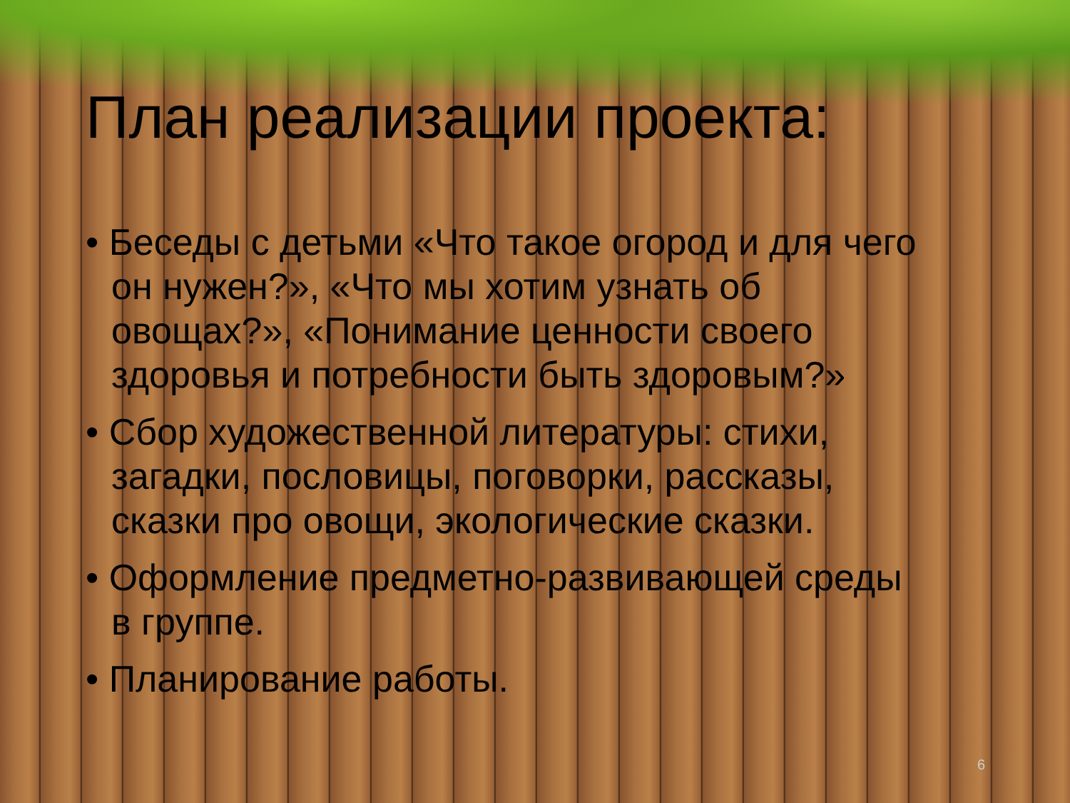План реализации проекта:
• Беседы с детьми «Что такое огород и для чего он нужен?», «Что мы хотим узнать об овощах?», «Понимание ценности своего здоровья и потребности быть здоровым?»
• Сбор художественной литературы: стихи, загадки, пословицы, поговорки, рассказы, сказки про овощи, экологические сказки.
• Оформление предметно-развивающей среды в группе.
• Планирование работы.
6